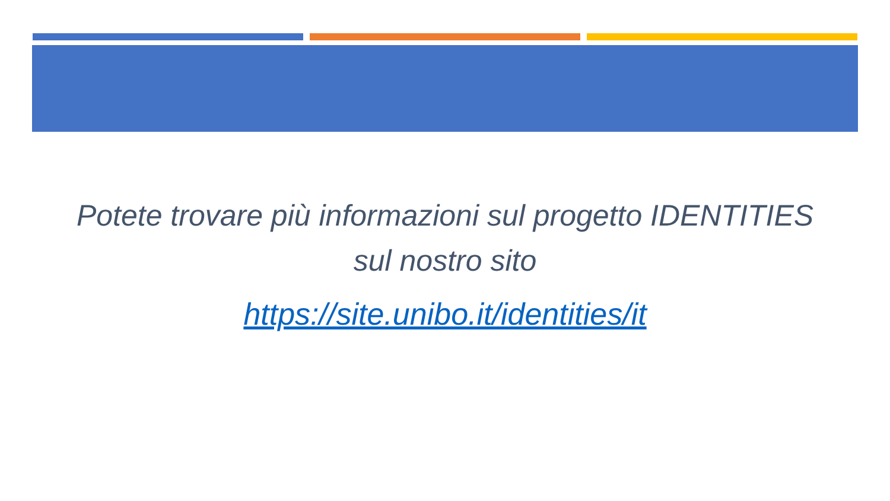Potete trovare più informazioni sul progetto IDENTITIES
sul nostro sito
https://site.unibo.it/identities/it